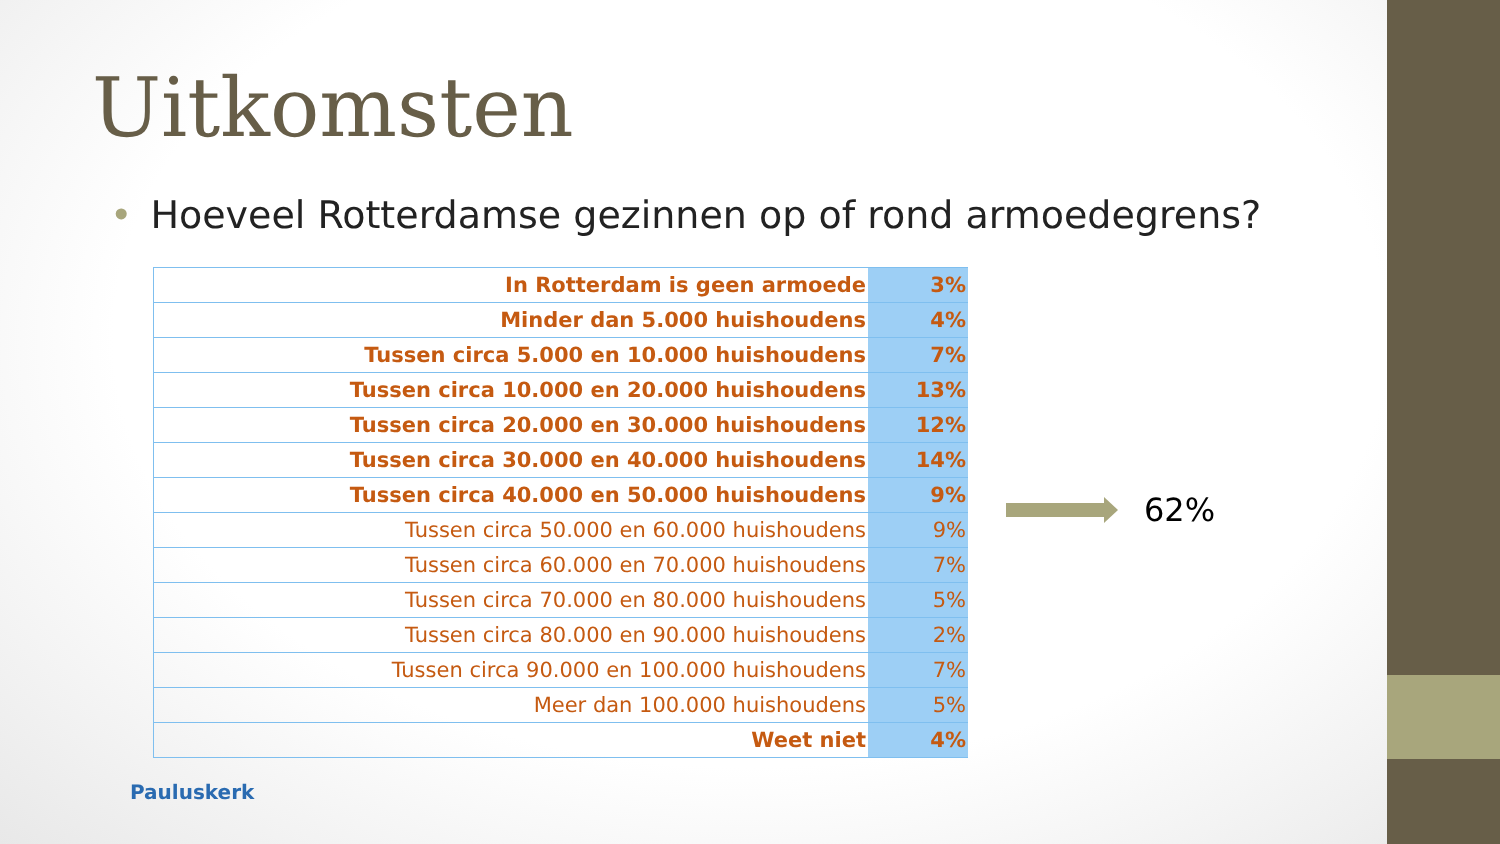Uitkomsten
• Hoeveel Rotterdamse gezinnen op of rond armoedegrens?
| In Rotterdam is geen armoede | 3% |
| Minder dan 5.000 huishoudens | 4% |
| Tussen circa 5.000 en 10.000 huishoudens | 7% |
| Tussen circa 10.000 en 20.000 huishoudens | 13% |
| Tussen circa 20.000 en 30.000 huishoudens | 12% |
| Tussen circa 30.000 en 40.000 huishoudens | 14% |
| Tussen circa 40.000 en 50.000 huishoudens | 9% |
| Tussen circa 50.000 en 60.000 huishoudens | 9% |
| Tussen circa 60.000 en 70.000 huishoudens | 7% |
| Tussen circa 70.000 en 80.000 huishoudens | 5% |
| Tussen circa 80.000 en 90.000 huishoudens | 2% |
| Tussen circa 90.000 en 100.000 huishoudens | 7% |
| Meer dan 100.000 huishoudens | 5% |
| Weet niet | 4% |
62%
Pauluskerk